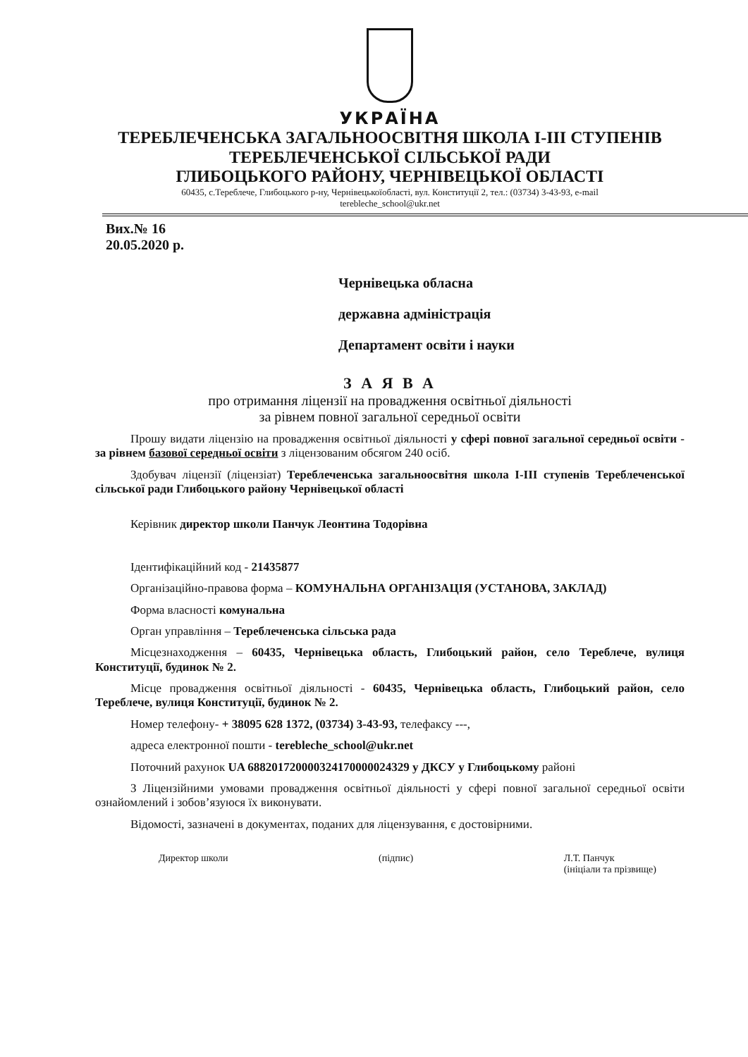УКРАЇНА
ТЕРЕБЛЕЧЕНСЬКА ЗАГАЛЬНООСВІТНЯ ШКОЛА І-ІІІ СТУПЕНІВ
ТЕРЕБЛЕЧЕНСЬКОЇ СІЛЬСЬКОЇ РАДИ
ГЛИБОЦЬКОГО РАЙОНУ, ЧЕРНІВЕЦЬКОЇ ОБЛАСТІ
60435, с.Тереблече, Глибоцького р-ну, Чернівецькоїобласті, вул. Конституції 2, тел.: (03734) 3-43-93, e-mail
terebleche_school@ukr.net
Вих.№ 16
20.05.2020 р.
Чернівецька обласна
державна адміністрація
Департамент освіти і науки
З А Я В А
про отримання ліцензії на провадження освітньої діяльності
за рівнем повної загальної середньої освіти
Прошу видати ліцензію на провадження освітньої діяльності у сфері повної загальної середньої освіти - за рівнем базової середньої освіти з ліцензованим обсягом 240 осіб.
Здобувач ліцензії (ліцензіат) Тереблеченська загальноосвітня школа І-ІІІ ступенів Тереблеченської сільської ради Глибоцького району Чернівецької області
Керівник директор школи Панчук Леонтина Тодорівна
Ідентифікаційний код - 21435877
Організаційно-правова форма – КОМУНАЛЬНА ОРГАНІЗАЦІЯ (УСТАНОВА, ЗАКЛАД)
Форма власності комунальна
Орган управління – Тереблеченська сільська рада
Місцезнаходження – 60435, Чернівецька область, Глибоцький район, село Тереблече, вулиця Конституції, будинок № 2.
Місце провадження освітньої діяльності - 60435, Чернівецька область, Глибоцький район, село Тереблече, вулиця Конституції, будинок № 2.
Номер телефону- + 38095 628 1372, (03734) 3-43-93, телефаксу ---,
адреса електронної пошти - terebleche_school@ukr.net
Поточний рахунок UA 688201720000324170000024329 у ДКСУ у Глибоцькому районі
З Ліцензійними умовами провадження освітньої діяльності у сфері повної загальної середньої освіти ознайомлений і зобов’язуюся їх виконувати.
Відомості, зазначені в документах, поданих для ліцензування, є достовірними.
Директор школи (підпис) Л.Т. Панчук
(ініціали та прізвище)